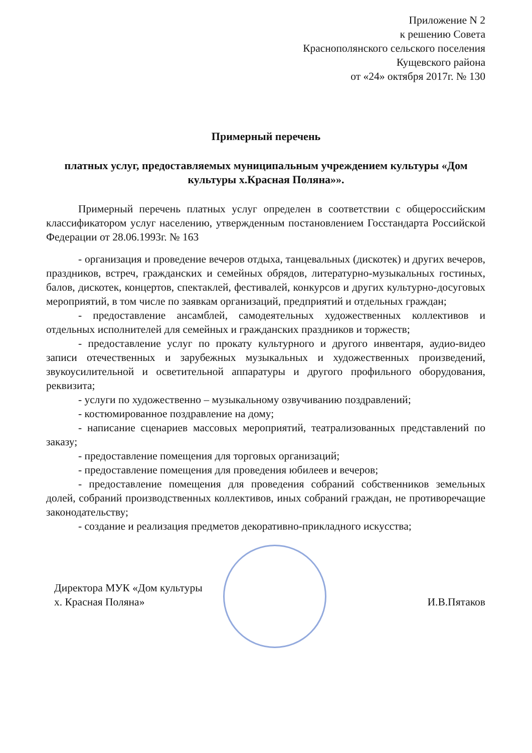Приложение N 2
к решению Совета
Краснополянского сельского поселения
Кущевского района
от «24» октября 2017г. № 130
Примерный перечень
платных услуг, предоставляемых муниципальным учреждением культуры «Дом культуры х.Красная Поляна»».
Примерный перечень платных услуг определен в соответствии с общероссийским классификатором услуг населению, утвержденным постановлением Госстандарта Российской Федерации от 28.06.1993г. № 163
- организация и проведение вечеров отдыха, танцевальных (дискотек) и других вечеров, праздников, встреч, гражданских и семейных обрядов, литературно-музыкальных гостиных, балов, дискотек, концертов, спектаклей, фестивалей, конкурсов и других культурно-досуговых мероприятий, в том числе по заявкам организаций, предприятий и отдельных граждан;
- предоставление ансамблей, самодеятельных художественных коллективов и отдельных исполнителей для семейных и гражданских праздников и торжеств;
- предоставление услуг по прокату культурного и другого инвентаря, аудио-видео записи отечественных и зарубежных музыкальных и художественных произведений, звукоусилительной и осветительной аппаратуры и другого профильного оборудования, реквизита;
- услуги по художественно – музыкальному озвучиванию поздравлений;
- костюмированное поздравление на дому;
- написание сценариев массовых мероприятий, театрализованных представлений по заказу;
- предоставление помещения для торговых организаций;
- предоставление помещения для проведения юбилеев и вечеров;
- предоставление помещения для проведения собраний собственников земельных долей, собраний производственных коллективов, иных собраний граждан, не противоречащие законодательству;
- создание и реализация предметов декоративно-прикладного искусства;
Директора МУК «Дом культуры
х. Красная Поляна»
И.В.Пятаков